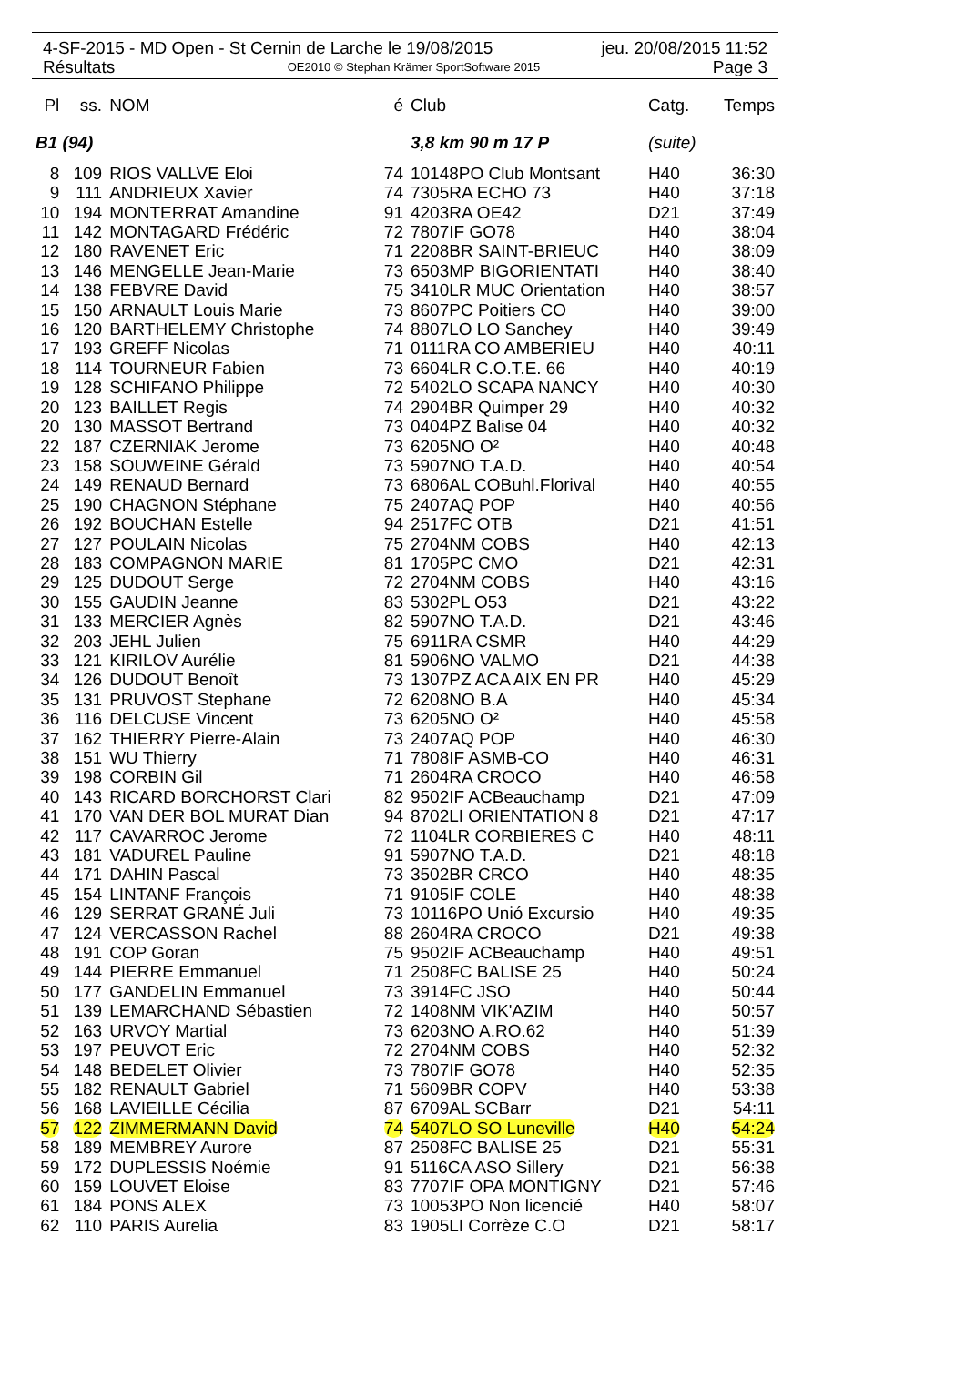4-SF-2015 - MD Open - St Cernin de Larche le 19/08/2015 jeu. 20/08/2015 11:52
Résultats OE2010 © Stephan Krämer SportSoftware 2015 Page 3
| Pl | ss. | NOM | é | Club | Catg. | Temps |
| --- | --- | --- | --- | --- | --- | --- |
| B1 (94) | | | | 3,8 km 90 m 17 P | (suite) | |
| 8 | 109 | RIOS VALLVE Eloi | 74 | 10148PO Club Montsant | H40 | 36:30 |
| 9 | 111 | ANDRIEUX Xavier | 74 | 7305RA ECHO 73 | H40 | 37:18 |
| 10 | 194 | MONTERRAT Amandine | 91 | 4203RA OE42 | D21 | 37:49 |
| 11 | 142 | MONTAGARD Frédéric | 72 | 7807IF GO78 | H40 | 38:04 |
| 12 | 180 | RAVENET Eric | 71 | 2208BR SAINT-BRIEUC | H40 | 38:09 |
| 13 | 146 | MENGELLE Jean-Marie | 73 | 6503MP BIGORIENTATI | H40 | 38:40 |
| 14 | 138 | FEBVRE David | 75 | 3410LR MUC Orientation | H40 | 38:57 |
| 15 | 150 | ARNAULT Louis Marie | 73 | 8607PC Poitiers CO | H40 | 39:00 |
| 16 | 120 | BARTHELEMY Christophe | 74 | 8807LO LO Sanchey | H40 | 39:49 |
| 17 | 193 | GREFF Nicolas | 71 | 0111RA CO AMBERIEU | H40 | 40:11 |
| 18 | 114 | TOURNEUR Fabien | 73 | 6604LR C.O.T.E. 66 | H40 | 40:19 |
| 19 | 128 | SCHIFANO Philippe | 72 | 5402LO SCAPA NANCY | H40 | 40:30 |
| 20 | 123 | BAILLET Regis | 74 | 2904BR Quimper 29 | H40 | 40:32 |
| 20 | 130 | MASSOT Bertrand | 73 | 0404PZ Balise 04 | H40 | 40:32 |
| 22 | 187 | CZERNIAK Jerome | 73 | 6205NO O² | H40 | 40:48 |
| 23 | 158 | SOUWEINE Gérald | 73 | 5907NO T.A.D. | H40 | 40:54 |
| 24 | 149 | RENAUD Bernard | 73 | 6806AL COBuhl.Florival | H40 | 40:55 |
| 25 | 190 | CHAGNON Stéphane | 75 | 2407AQ POP | H40 | 40:56 |
| 26 | 192 | BOUCHAN Estelle | 94 | 2517FC OTB | D21 | 41:51 |
| 27 | 127 | POULAIN Nicolas | 75 | 2704NM COBS | H40 | 42:13 |
| 28 | 183 | COMPAGNON MARIE | 81 | 1705PC CMO | D21 | 42:31 |
| 29 | 125 | DUDOUT Serge | 72 | 2704NM COBS | H40 | 43:16 |
| 30 | 155 | GAUDIN Jeanne | 83 | 5302PL O53 | D21 | 43:22 |
| 31 | 133 | MERCIER Agnès | 82 | 5907NO T.A.D. | D21 | 43:46 |
| 32 | 203 | JEHL Julien | 75 | 6911RA CSMR | H40 | 44:29 |
| 33 | 121 | KIRILOV Aurélie | 81 | 5906NO VALMO | D21 | 44:38 |
| 34 | 126 | DUDOUT Benoît | 73 | 1307PZ ACA AIX EN PR | H40 | 45:29 |
| 35 | 131 | PRUVOST Stephane | 72 | 6208NO B.A | H40 | 45:34 |
| 36 | 116 | DELCUSE Vincent | 73 | 6205NO O² | H40 | 45:58 |
| 37 | 162 | THIERRY Pierre-Alain | 73 | 2407AQ POP | H40 | 46:30 |
| 38 | 151 | WU Thierry | 71 | 7808IF ASMB-CO | H40 | 46:31 |
| 39 | 198 | CORBIN Gil | 71 | 2604RA CROCO | H40 | 46:58 |
| 40 | 143 | RICARD BORCHORST Clari | 82 | 9502IF ACBeauchamp | D21 | 47:09 |
| 41 | 170 | VAN DER BOL MURAT Dian | 94 | 8702LI ORIENTATION 8 | D21 | 47:17 |
| 42 | 117 | CAVARROC Jerome | 72 | 1104LR CORBIERES C | H40 | 48:11 |
| 43 | 181 | VADUREL Pauline | 91 | 5907NO T.A.D. | D21 | 48:18 |
| 44 | 171 | DAHIN Pascal | 73 | 3502BR CRCO | H40 | 48:35 |
| 45 | 154 | LINTANF François | 71 | 9105IF COLE | H40 | 48:38 |
| 46 | 129 | SERRAT GRANÉ Juli | 73 | 10116PO Unió Excursio | H40 | 49:35 |
| 47 | 124 | VERCASSON Rachel | 88 | 2604RA CROCO | D21 | 49:38 |
| 48 | 191 | COP Goran | 75 | 9502IF ACBeauchamp | H40 | 49:51 |
| 49 | 144 | PIERRE Emmanuel | 71 | 2508FC BALISE 25 | H40 | 50:24 |
| 50 | 177 | GANDELIN Emmanuel | 73 | 3914FC JSO | H40 | 50:44 |
| 51 | 139 | LEMARCHAND Sébastien | 72 | 1408NM VIK'AZIM | H40 | 50:57 |
| 52 | 163 | URVOY Martial | 73 | 6203NO A.RO.62 | H40 | 51:39 |
| 53 | 197 | PEUVOT Eric | 72 | 2704NM COBS | H40 | 52:32 |
| 54 | 148 | BEDELET Olivier | 73 | 7807IF GO78 | H40 | 52:35 |
| 55 | 182 | RENAULT Gabriel | 71 | 5609BR COPV | H40 | 53:38 |
| 56 | 168 | LAVIEILLE Cécilia | 87 | 6709AL SCBarr | D21 | 54:11 |
| 57 | 122 | ZIMMERMANN David | 74 | 5407LO SO Luneville | H40 | 54:24 |
| 58 | 189 | MEMBREY Aurore | 87 | 2508FC BALISE 25 | D21 | 55:31 |
| 59 | 172 | DUPLESSIS Noémie | 91 | 5116CA ASO Sillery | D21 | 56:38 |
| 60 | 159 | LOUVET Eloise | 83 | 7707IF OPA MONTIGNY | D21 | 57:46 |
| 61 | 184 | PONS ALEX | 73 | 10053PO Non licencié | H40 | 58:07 |
| 62 | 110 | PARIS Aurelia | 83 | 1905LI Corrèze C.O | D21 | 58:17 |